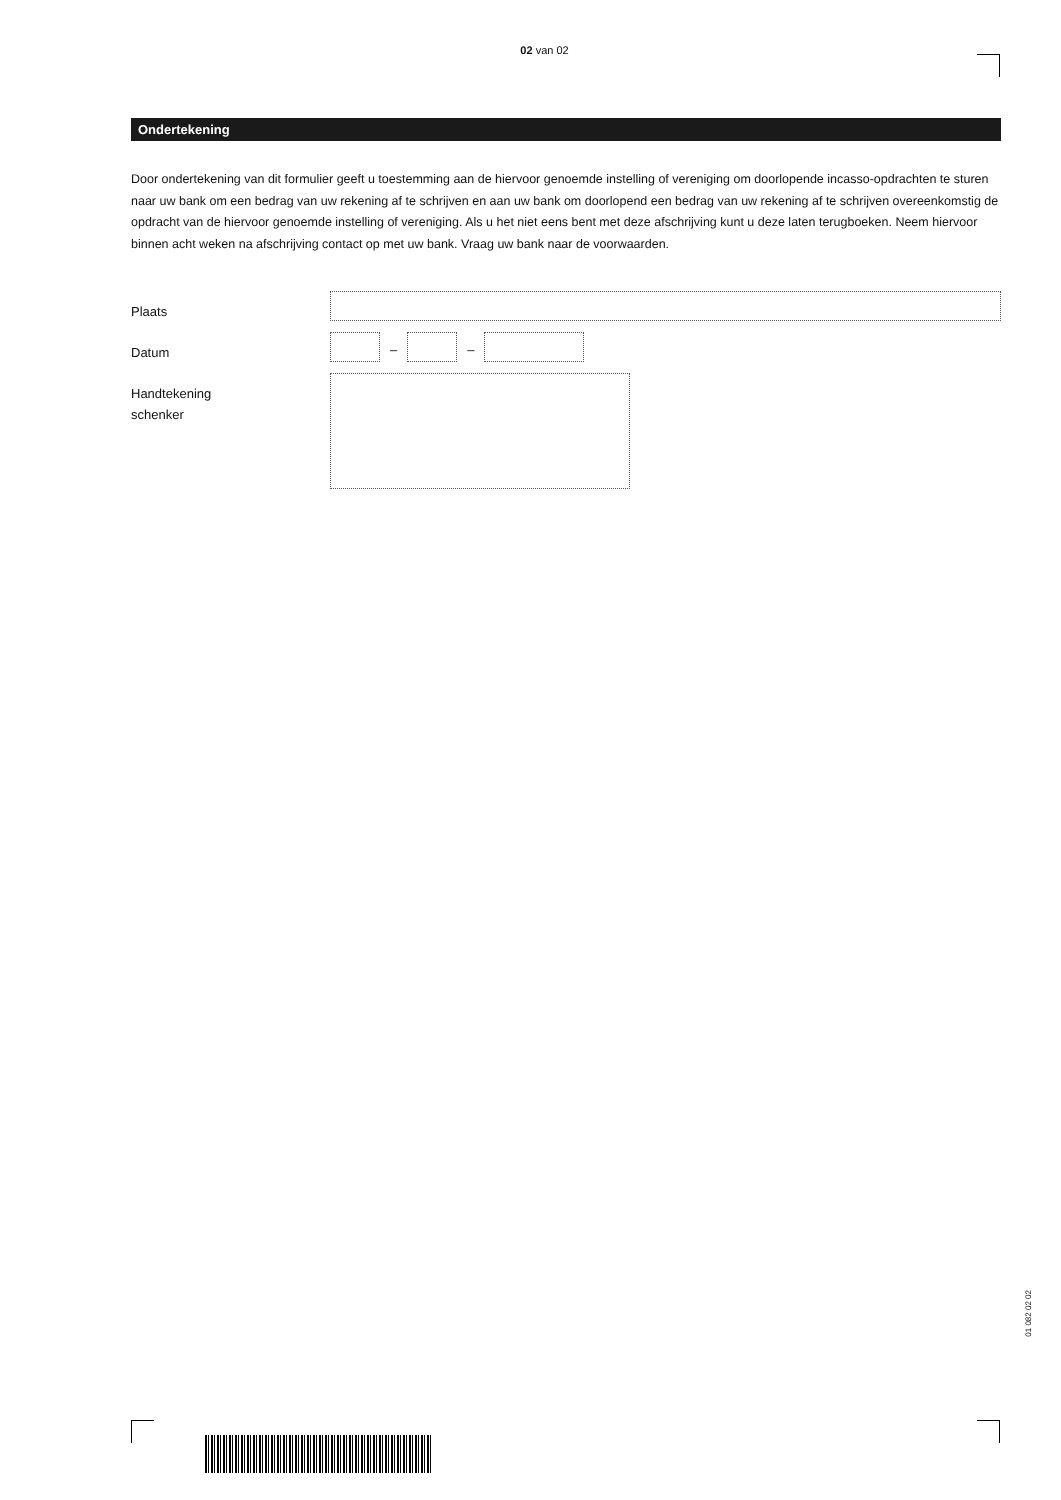02 van 02
Ondertekening
Door ondertekening van dit formulier geeft u toestemming aan de hiervoor genoemde instelling of vereniging om doorlopende incasso-opdrachten te sturen naar uw bank om een bedrag van uw rekening af te schrijven en aan uw bank om doorlopend een bedrag van uw rekening af te schrijven overeenkomstig de opdracht van de hiervoor genoemde instelling of vereniging. Als u het niet eens bent met deze afschrijving kunt u deze laten terugboeken. Neem hiervoor binnen acht weken na afschrijving contact op met uw bank. Vraag uw bank naar de voorwaarden.
Plaats
Datum
– –
Handtekening
schenker
01 082 02 02